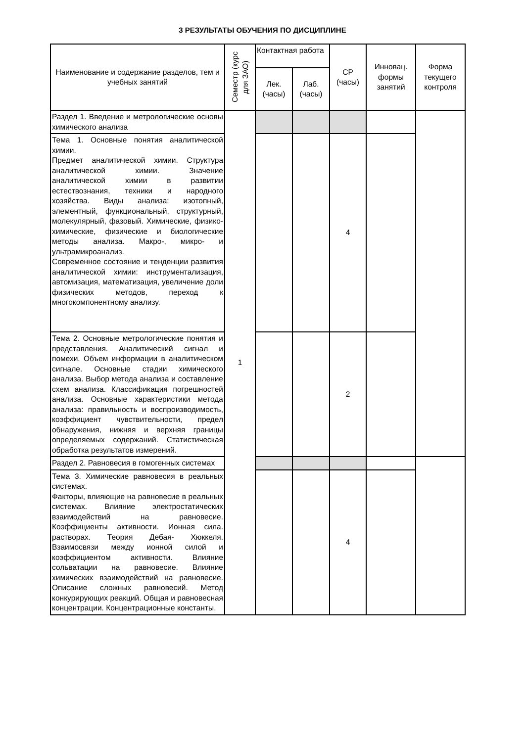3 РЕЗУЛЬТАТЫ ОБУЧЕНИЯ ПО ДИСЦИПЛИНЕ
| Наименование и содержание разделов, тем и учебных занятий | Семестр (курс для ЗАО) | Контактная работа | | СР (часы) | Инновац. формы занятий | Форма текущего контроля |
| --- | --- | --- | --- | --- | --- | --- |
| | | Лек. (часы) | Лаб. (часы) | | | |
| Раздел 1. Введение и метрологические основы химического анализа | 1 | | | | | |
| Тема 1. Основные понятия аналитической химии. Предмет аналитической химии. Структура аналитической химии. Значение аналитической химии в развитии естествознания, техники и народного хозяйства. Виды анализа: изотопный, элементный, функциональный, структурный, молекулярный, фазовый. Химические, физико-химические, физические и биологические методы анализа. Макро-, микро- и ультрамикроанализ. Современное состояние и тенденции развития аналитической химии: инструментализация, автомизация, математизация, увеличение доли физических методов, переход к многокомпонентному анализу. | | | | 4 | | |
| Тема 2. Основные метрологические понятия и представления. Аналитический сигнал и помехи. Объем информации в аналитическом сигнале. Основные стадии химического анализа. Выбор метода анализа и составление схем анализа. Классификация погрешностей анализа. Основные характеристики метода анализа: правильность и воспроизводимость, коэффициент чувствительности, предел обнаружения, нижняя и верхняя границы определяемых содержаний. Статистическая обработка результатов измерений. | | | | 2 | | |
| Раздел 2. Равновесия в гомогенных системах | | | | | | |
| Тема 3. Химические равновесия в реальных системах. Факторы, влияющие на равновесие в реальных системах. Влияние электростатических взаимодействий на равновесие. Коэффициенты активности. Ионная сила. растворах. Теория Дебая- Хюккеля. Взаимосвязи между ионной силой и коэффициентом активности. Влияние сольватации на равновесие. Влияние химических взаимодействий на равновесие. Описание сложных равновесий. Метод конкурирующих реакций. Общая и равновесная концентрации. Концентрационные константы. | | | | 4 | | |